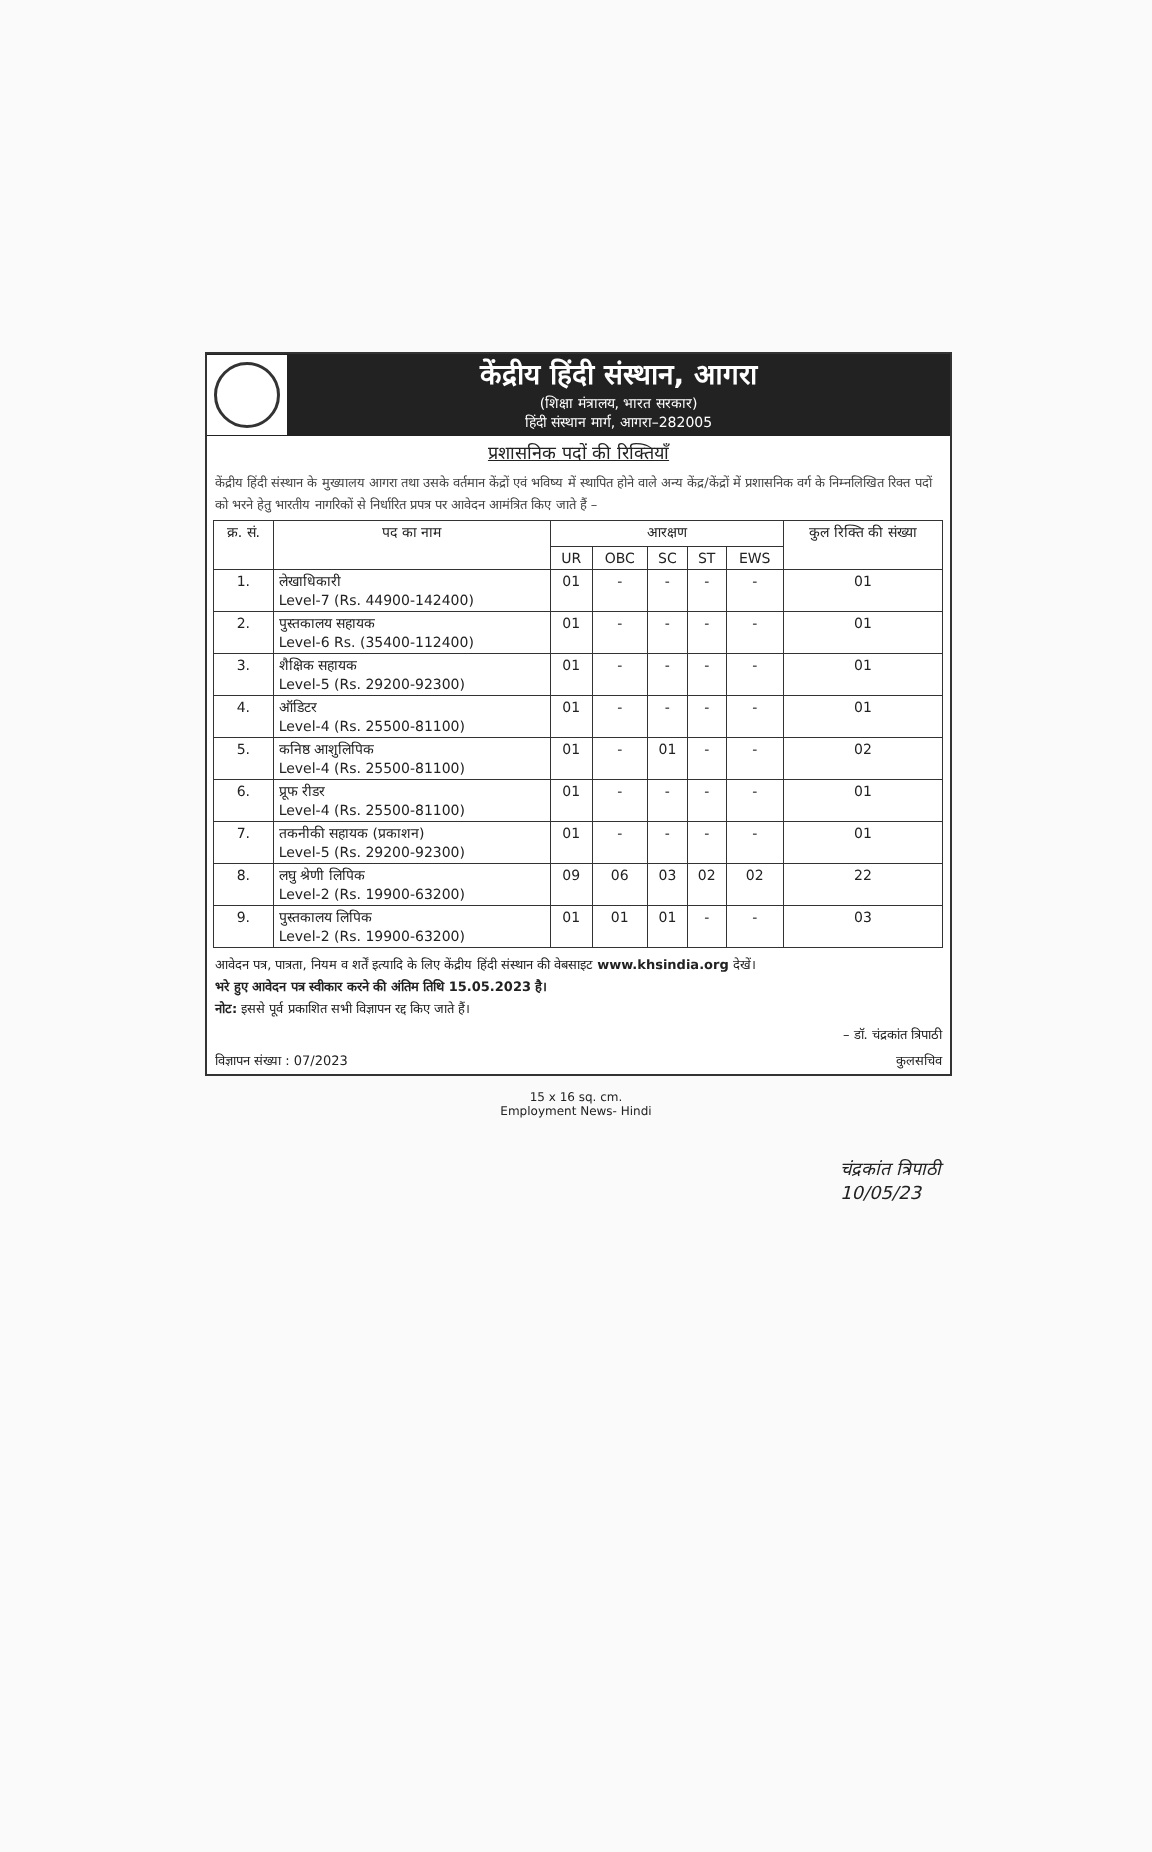केंद्रीय हिंदी संस्थान, आगरा
(शिक्षा मंत्रालय, भारत सरकार)
हिंदी संस्थान मार्ग, आगरा–282005
प्रशासनिक पदों की रिक्तियाँ
केंद्रीय हिंदी संस्थान के मुख्यालय आगरा तथा उसके वर्तमान केंद्रों एवं भविष्य में स्थापित होने वाले अन्य केंद्र/केंद्रों में प्रशासनिक वर्ग के निम्नलिखित रिक्त पदों को भरने हेतु भारतीय नागरिकों से निर्धारित प्रपत्र पर आवेदन आमंत्रित किए जाते हैं –
| क्र. सं. | पद का नाम | आरक्षण | | | | | कुल रिक्ति की संख्या |
| --- | --- | --- | --- | --- | --- | --- | --- |
| | | UR | OBC | SC | ST | EWS | |
| 1. | लेखाधिकारी Level-7 (Rs. 44900-142400) | 01 | - | - | - | - | 01 |
| 2. | पुस्तकालय सहायक Level-6 Rs. (35400-112400) | 01 | - | - | - | - | 01 |
| 3. | शैक्षिक सहायक Level-5 (Rs. 29200-92300) | 01 | - | - | - | - | 01 |
| 4. | ऑडिटर Level-4 (Rs. 25500-81100) | 01 | - | - | - | - | 01 |
| 5. | कनिष्ठ आशुलिपिक Level-4 (Rs. 25500-81100) | 01 | - | 01 | - | - | 02 |
| 6. | प्रूफ रीडर Level-4 (Rs. 25500-81100) | 01 | - | - | - | - | 01 |
| 7. | तकनीकी सहायक (प्रकाशन) Level-5 (Rs. 29200-92300) | 01 | - | - | - | - | 01 |
| 8. | लघु श्रेणी लिपिक Level-2 (Rs. 19900-63200) | 09 | 06 | 03 | 02 | 02 | 22 |
| 9. | पुस्तकालय लिपिक Level-2 (Rs. 19900-63200) | 01 | 01 | 01 | - | - | 03 |
आवेदन पत्र, पात्रता, नियम व शर्तें इत्यादि के लिए केंद्रीय हिंदी संस्थान की वेबसाइट www.khsindia.org देखें।
भरे हुए आवेदन पत्र स्वीकार करने की अंतिम तिथि 15.05.2023 है।
नोट: इससे पूर्व प्रकाशित सभी विज्ञापन रद्द किए जाते हैं।
– डॉ. चंद्रकांत त्रिपाठी
विज्ञापन संख्या : 07/2023 कुलसचिव
15 x 16 sq. cm.
Employment News- Hindi
चंद्रकांत त्रिपाठी
10/05/23